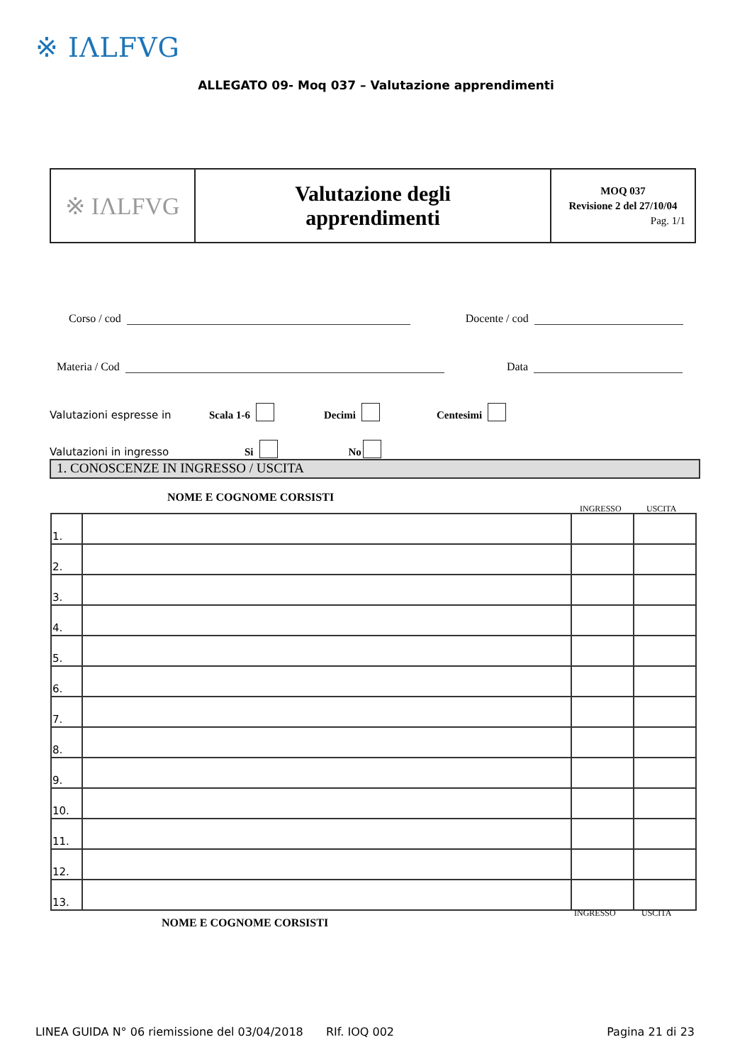※ IΛLFVG
ALLEGATO 09- Moq 037 – Valutazione apprendimenti
| ※ IΛLFVG | Valutazione degli apprendimenti | MOQ 037 Revisione 2 del 27/10/04 Pag. 1/1 |
Corso / cod Docente / cod
Materia / Cod Data
Valutazioni espresse in Scala 1-6 Decimi Centesimi
Valutazioni in ingresso Si No
1. CONOSCENZE IN INGRESSO / USCITA
NOME E COGNOME CORSISTI
INGRESSO USCITA
| 1. | | | |
| 2. | | | |
| 3. | | | |
| 4. | | | |
| 5. | | | |
| 6. | | | |
| 7. | | | |
| 8. | | | |
| 9. | | | |
| 10. | | | |
| 11. | | | |
| 12. | | | |
| 13. | | | |
NOME E COGNOME CORSISTI
INGRESSO USCITA
LINEA GUIDA N° 06 riemissione del 03/04/2018 RIf. IOQ 002 Pagina 21 di 23